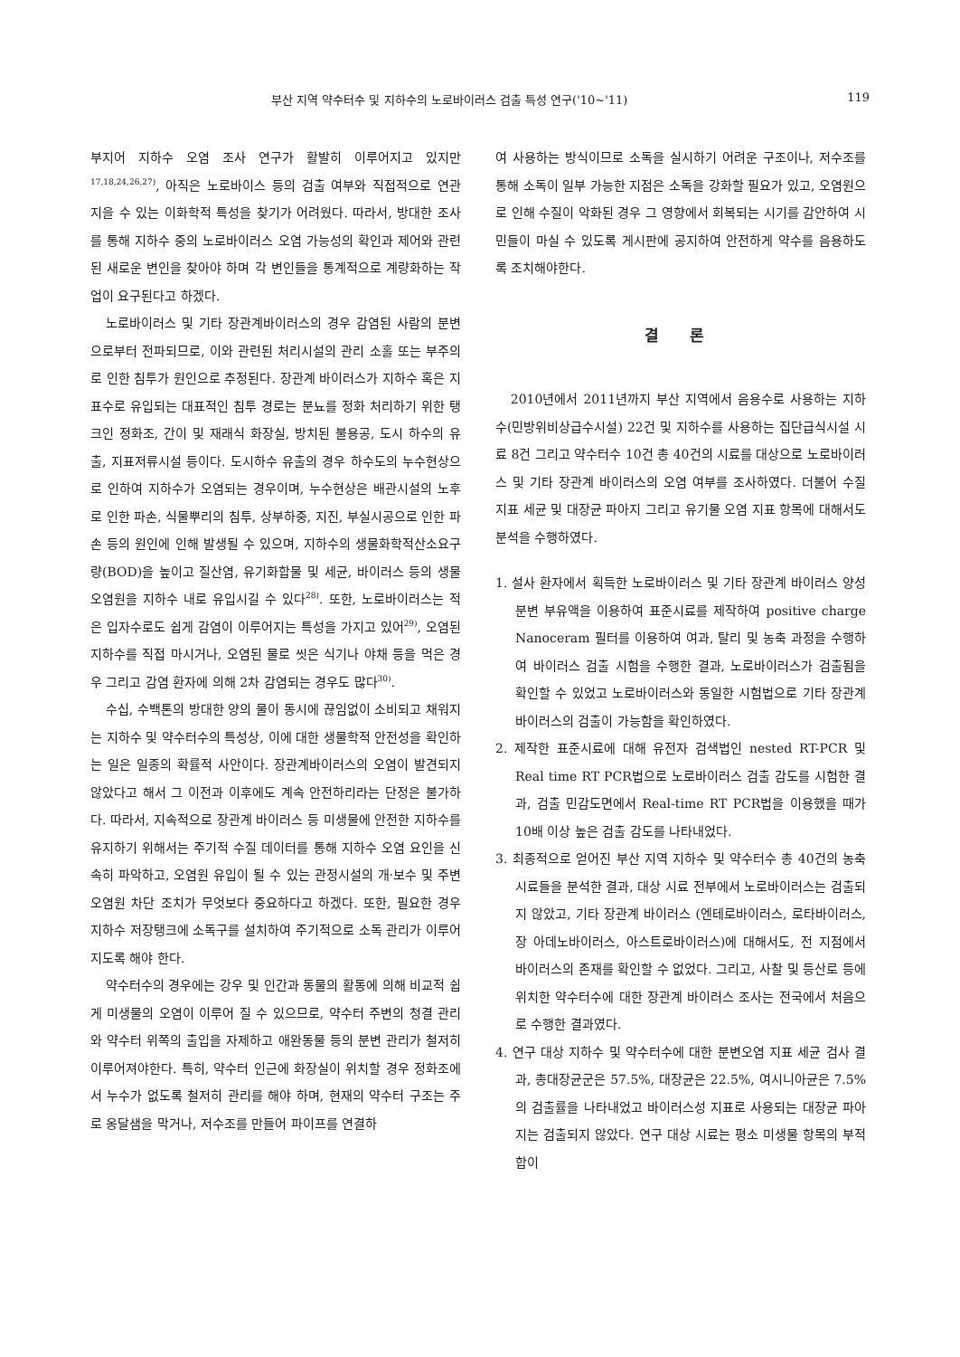부산 지역 약수터수 및 지하수의 노로바이러스 검출 특성 연구('10~'11) 119
부지어 지하수 오염 조사 연구가 활발히 이루어지고 있지만<sup>17,18,24,26,27)</sup>, 아직은 노로바이스 등의 검출 여부와 직접적으로 연관 지을 수 있는 이화학적 특성을 찾기가 어려웠다. 따라서, 방대한 조사를 통해 지하수 중의 노로바이러스 오염 가능성의 확인과 제어와 관련된 새로운 변인을 찾아야 하며 각 변인들을 통계적으로 계량화하는 작업이 요구된다고 하겠다.
노로바이러스 및 기타 장관계바이러스의 경우 감염된 사람의 분변으로부터 전파되므로, 이와 관련된 처리시설의 관리 소홀 또는 부주의로 인한 침투가 원인으로 추정된다. 장관계 바이러스가 지하수 혹은 지표수로 유입되는 대표적인 침투 경로는 분뇨를 정화 처리하기 위한 탱크인 정화조, 간이 및 재래식 화장실, 방치된 불용공, 도시 하수의 유출, 지표저류시설 등이다. 도시하수 유출의 경우 하수도의 누수현상으로 인하여 지하수가 오염되는 경우이며, 누수현상은 배관시설의 노후로 인한 파손, 식물뿌리의 침투, 상부하중, 지진, 부실시공으로 인한 파손 등의 원인에 인해 발생될 수 있으며, 지하수의 생물화학적산소요구량(BOD)을 높이고 질산염, 유기화합물 및 세균, 바이러스 등의 생물오염원을 지하수 내로 유입시길 수 있다<sup>28)</sup>. 또한, 노로바이러스는 적은 입자수로도 쉽게 감염이 이루어지는 특성을 가지고 있어<sup>29)</sup>, 오염된 지하수를 직접 마시거나, 오염된 물로 씻은 식기나 야채 등을 먹은 경우 그리고 감염 환자에 의해 2차 감염되는 경우도 많다<sup>30)</sup>.
수십, 수백톤의 방대한 양의 물이 동시에 끊임없이 소비되고 채워지는 지하수 및 약수터수의 특성상, 이에 대한 생물학적 안전성을 확인하는 일은 일종의 확률적 사안이다. 장관계바이러스의 오염이 발견되지 않았다고 해서 그 이전과 이후에도 계속 안전하리라는 단정은 불가하다. 따라서, 지속적으로 장관계 바이러스 등 미생물에 안전한 지하수를 유지하기 위해서는 주기적 수질 데이터를 통해 지하수 오염 요인을 신속히 파악하고, 오염원 유입이 될 수 있는 관정시설의 개·보수 및 주변 오염원 차단 조치가 무엇보다 중요하다고 하겠다. 또한, 필요한 경우 지하수 저장탱크에 소독구를 설치하여 주기적으로 소독 관리가 이루어지도록 해야 한다.
약수터수의 경우에는 강우 및 인간과 동물의 활동에 의해 비교적 쉽게 미생물의 오염이 이루어 질 수 있으므로, 약수터 주변의 청결 관리와 약수터 위쪽의 출입을 자제하고 애완동물 등의 분변 관리가 철저히 이루어져야한다. 특히, 약수터 인근에 화장실이 위치할 경우 정화조에서 누수가 없도록 철저히 관리를 해야 하며, 현재의 약수터 구조는 주로 옹달샘을 막거나, 저수조를 만들어 파이프를 연결하
여 사용하는 방식이므로 소독을 실시하기 어려운 구조이나, 저수조를 통해 소독이 일부 가능한 지점은 소독을 강화할 필요가 있고, 오염원으로 인해 수질이 악화된 경우 그 영향에서 회복되는 시기를 감안하여 시민들이 마실 수 있도록 게시판에 공지하여 안전하게 약수를 음용하도록 조치해야한다.
결 론
2010년에서 2011년까지 부산 지역에서 음용수로 사용하는 지하수(민방위비상급수시설) 22건 및 지하수를 사용하는 집단급식시설 시료 8건 그리고 약수터수 10건 총 40건의 시료를 대상으로 노로바이러스 및 기타 장관계 바이러스의 오염 여부를 조사하였다. 더불어 수질 지표 세균 및 대장균 파아지 그리고 유기물 오염 지표 항목에 대해서도 분석을 수행하였다.
1. 설사 환자에서 획득한 노로바이러스 및 기타 장관계 바이러스 양성 분변 부유액을 이용하여 표준시료를 제작하여 positive charge Nanoceram 필터를 이용하여 여과, 탈리 및 농축 과정을 수행하여 바이러스 검출 시험을 수행한 결과, 노로바이러스가 검출됨을 확인할 수 있었고 노로바이러스와 동일한 시험법으로 기타 장관계 바이러스의 검출이 가능함을 확인하였다.
2. 제작한 표준시료에 대해 유전자 검색법인 nested RT-PCR 및 Real time RT PCR법으로 노로바이러스 검출 감도를 시험한 결과, 검출 민감도면에서 Real-time RT PCR법을 이용했을 때가 10배 이상 높은 검출 감도를 나타내었다.
3. 최종적으로 얻어진 부산 지역 지하수 및 약수터수 총 40건의 농축 시료들을 분석한 결과, 대상 시료 전부에서 노로바이러스는 검출되지 않았고, 기타 장관계 바이러스 (엔테로바이러스, 로타바이러스, 장 아데노바이러스, 아스트로바이러스)에 대해서도, 전 지점에서 바이러스의 존재를 확인할 수 없었다. 그리고, 사찰 및 등산로 등에 위치한 약수터수에 대한 장관계 바이러스 조사는 전국에서 처음으로 수행한 결과였다.
4. 연구 대상 지하수 및 약수터수에 대한 분변오염 지표 세균 검사 결과, 총대장균군은 57.5%, 대장균은 22.5%, 여시니아균은 7.5%의 검출률을 나타내었고 바이러스성 지표로 사용되는 대장균 파아지는 검출되지 않았다. 연구 대상 시료는 평소 미생물 항목의 부적합이